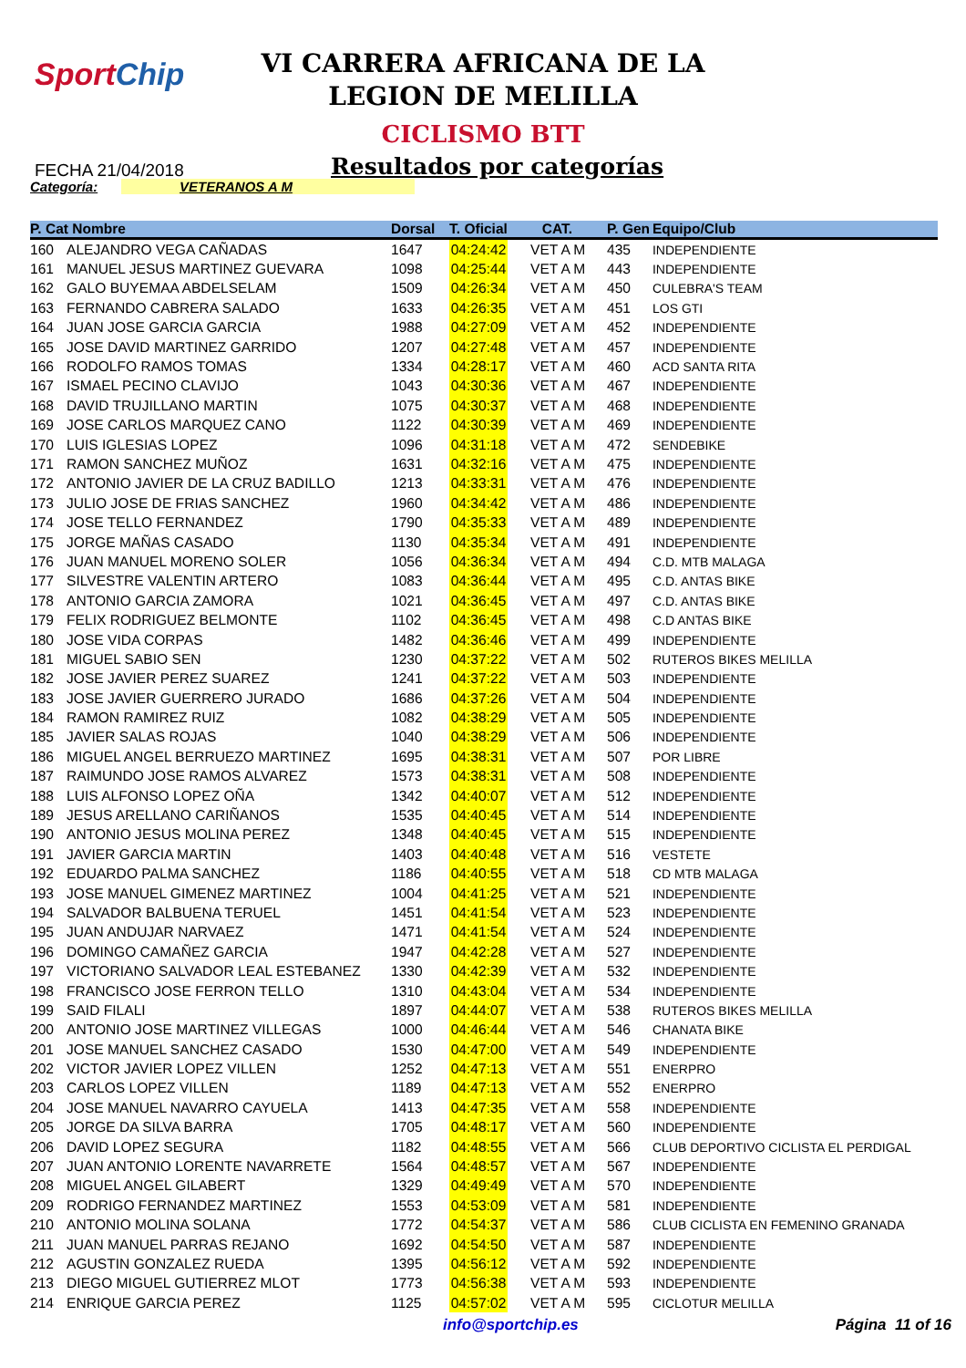SportChip
VI CARRERA AFRICANA DE LA
LEGION DE MELILLA
CICLISMO BTT
FECHA 21/04/2018
Resultados por categorías
Categoría: VETERANOS A M
| P. Cat Nombre | | Dorsal | T. Oficial | CAT. | P. Gen | Equipo/Club |
| --- | --- | --- | --- | --- | --- | --- |
| 160 | ALEJANDRO VEGA CAÑADAS | 1647 | 04:24:42 | VET A M | 435 | INDEPENDIENTE |
| 161 | MANUEL JESUS MARTINEZ GUEVARA | 1098 | 04:25:44 | VET A M | 443 | INDEPENDIENTE |
| 162 | GALO BUYEMAA ABDELSELAM | 1509 | 04:26:34 | VET A M | 450 | CULEBRA'S TEAM |
| 163 | FERNANDO CABRERA SALADO | 1633 | 04:26:35 | VET A M | 451 | LOS GTI |
| 164 | JUAN JOSE GARCIA GARCIA | 1988 | 04:27:09 | VET A M | 452 | INDEPENDIENTE |
| 165 | JOSE DAVID MARTINEZ GARRIDO | 1207 | 04:27:48 | VET A M | 457 | INDEPENDIENTE |
| 166 | RODOLFO RAMOS TOMAS | 1334 | 04:28:17 | VET A M | 460 | ACD SANTA RITA |
| 167 | ISMAEL PECINO CLAVIJO | 1043 | 04:30:36 | VET A M | 467 | INDEPENDIENTE |
| 168 | DAVID TRUJILLANO MARTIN | 1075 | 04:30:37 | VET A M | 468 | INDEPENDIENTE |
| 169 | JOSE CARLOS MARQUEZ CANO | 1122 | 04:30:39 | VET A M | 469 | INDEPENDIENTE |
| 170 | LUIS IGLESIAS LOPEZ | 1096 | 04:31:18 | VET A M | 472 | SENDEBIKE |
| 171 | RAMON SANCHEZ MUÑOZ | 1631 | 04:32:16 | VET A M | 475 | INDEPENDIENTE |
| 172 | ANTONIO JAVIER DE LA CRUZ BADILLO | 1213 | 04:33:31 | VET A M | 476 | INDEPENDIENTE |
| 173 | JULIO JOSE DE FRIAS SANCHEZ | 1960 | 04:34:42 | VET A M | 486 | INDEPENDIENTE |
| 174 | JOSE TELLO FERNANDEZ | 1790 | 04:35:33 | VET A M | 489 | INDEPENDIENTE |
| 175 | JORGE MAÑAS CASADO | 1130 | 04:35:34 | VET A M | 491 | INDEPENDIENTE |
| 176 | JUAN MANUEL MORENO SOLER | 1056 | 04:36:34 | VET A M | 494 | C.D. MTB MALAGA |
| 177 | SILVESTRE VALENTIN ARTERO | 1083 | 04:36:44 | VET A M | 495 | C.D. ANTAS BIKE |
| 178 | ANTONIO GARCIA ZAMORA | 1021 | 04:36:45 | VET A M | 497 | C.D. ANTAS BIKE |
| 179 | FELIX RODRIGUEZ BELMONTE | 1102 | 04:36:45 | VET A M | 498 | C.D ANTAS BIKE |
| 180 | JOSE VIDA CORPAS | 1482 | 04:36:46 | VET A M | 499 | INDEPENDIENTE |
| 181 | MIGUEL SABIO SEN | 1230 | 04:37:22 | VET A M | 502 | RUTEROS BIKES MELILLA |
| 182 | JOSE JAVIER PEREZ SUAREZ | 1241 | 04:37:22 | VET A M | 503 | INDEPENDIENTE |
| 183 | JOSE JAVIER GUERRERO JURADO | 1686 | 04:37:26 | VET A M | 504 | INDEPENDIENTE |
| 184 | RAMON RAMIREZ RUIZ | 1082 | 04:38:29 | VET A M | 505 | INDEPENDIENTE |
| 185 | JAVIER SALAS ROJAS | 1040 | 04:38:29 | VET A M | 506 | INDEPENDIENTE |
| 186 | MIGUEL ANGEL BERRUEZO MARTINEZ | 1695 | 04:38:31 | VET A M | 507 | POR LIBRE |
| 187 | RAIMUNDO JOSE RAMOS ALVAREZ | 1573 | 04:38:31 | VET A M | 508 | INDEPENDIENTE |
| 188 | LUIS ALFONSO LOPEZ OÑA | 1342 | 04:40:07 | VET A M | 512 | INDEPENDIENTE |
| 189 | JESUS ARELLANO CARIÑANOS | 1535 | 04:40:45 | VET A M | 514 | INDEPENDIENTE |
| 190 | ANTONIO JESUS MOLINA PEREZ | 1348 | 04:40:45 | VET A M | 515 | INDEPENDIENTE |
| 191 | JAVIER GARCIA MARTIN | 1403 | 04:40:48 | VET A M | 516 | VESTETE |
| 192 | EDUARDO PALMA SANCHEZ | 1186 | 04:40:55 | VET A M | 518 | CD MTB MALAGA |
| 193 | JOSE MANUEL GIMENEZ MARTINEZ | 1004 | 04:41:25 | VET A M | 521 | INDEPENDIENTE |
| 194 | SALVADOR BALBUENA TERUEL | 1451 | 04:41:54 | VET A M | 523 | INDEPENDIENTE |
| 195 | JUAN ANDUJAR NARVAEZ | 1471 | 04:41:54 | VET A M | 524 | INDEPENDIENTE |
| 196 | DOMINGO CAMAÑEZ GARCIA | 1947 | 04:42:28 | VET A M | 527 | INDEPENDIENTE |
| 197 | VICTORIANO SALVADOR LEAL ESTEBANEZ | 1330 | 04:42:39 | VET A M | 532 | INDEPENDIENTE |
| 198 | FRANCISCO JOSE FERRON TELLO | 1310 | 04:43:04 | VET A M | 534 | INDEPENDIENTE |
| 199 | SAID FILALI | 1897 | 04:44:07 | VET A M | 538 | RUTEROS BIKES MELILLA |
| 200 | ANTONIO JOSE MARTINEZ VILLEGAS | 1000 | 04:46:44 | VET A M | 546 | CHANATA BIKE |
| 201 | JOSE MANUEL SANCHEZ CASADO | 1530 | 04:47:00 | VET A M | 549 | INDEPENDIENTE |
| 202 | VICTOR JAVIER LOPEZ VILLEN | 1252 | 04:47:13 | VET A M | 551 | ENERPRO |
| 203 | CARLOS LOPEZ VILLEN | 1189 | 04:47:13 | VET A M | 552 | ENERPRO |
| 204 | JOSE MANUEL NAVARRO CAYUELA | 1413 | 04:47:35 | VET A M | 558 | INDEPENDIENTE |
| 205 | JORGE DA SILVA BARRA | 1705 | 04:48:17 | VET A M | 560 | INDEPENDIENTE |
| 206 | DAVID LOPEZ SEGURA | 1182 | 04:48:55 | VET A M | 566 | CLUB DEPORTIVO CICLISTA EL PERDIGAL |
| 207 | JUAN ANTONIO LORENTE NAVARRETE | 1564 | 04:48:57 | VET A M | 567 | INDEPENDIENTE |
| 208 | MIGUEL ANGEL GILABERT | 1329 | 04:49:49 | VET A M | 570 | INDEPENDIENTE |
| 209 | RODRIGO FERNANDEZ MARTINEZ | 1553 | 04:53:09 | VET A M | 581 | INDEPENDIENTE |
| 210 | ANTONIO MOLINA SOLANA | 1772 | 04:54:37 | VET A M | 586 | CLUB CICLISTA EN FEMENINO GRANADA |
| 211 | JUAN MANUEL PARRAS REJANO | 1692 | 04:54:50 | VET A M | 587 | INDEPENDIENTE |
| 212 | AGUSTIN GONZALEZ RUEDA | 1395 | 04:56:12 | VET A M | 592 | INDEPENDIENTE |
| 213 | DIEGO MIGUEL GUTIERREZ MLOT | 1773 | 04:56:38 | VET A M | 593 | INDEPENDIENTE |
| 214 | ENRIQUE GARCIA PEREZ | 1125 | 04:57:02 | VET A M | 595 | CICLOTUR MELILLA |
info@sportchip.es Página 11 of 16